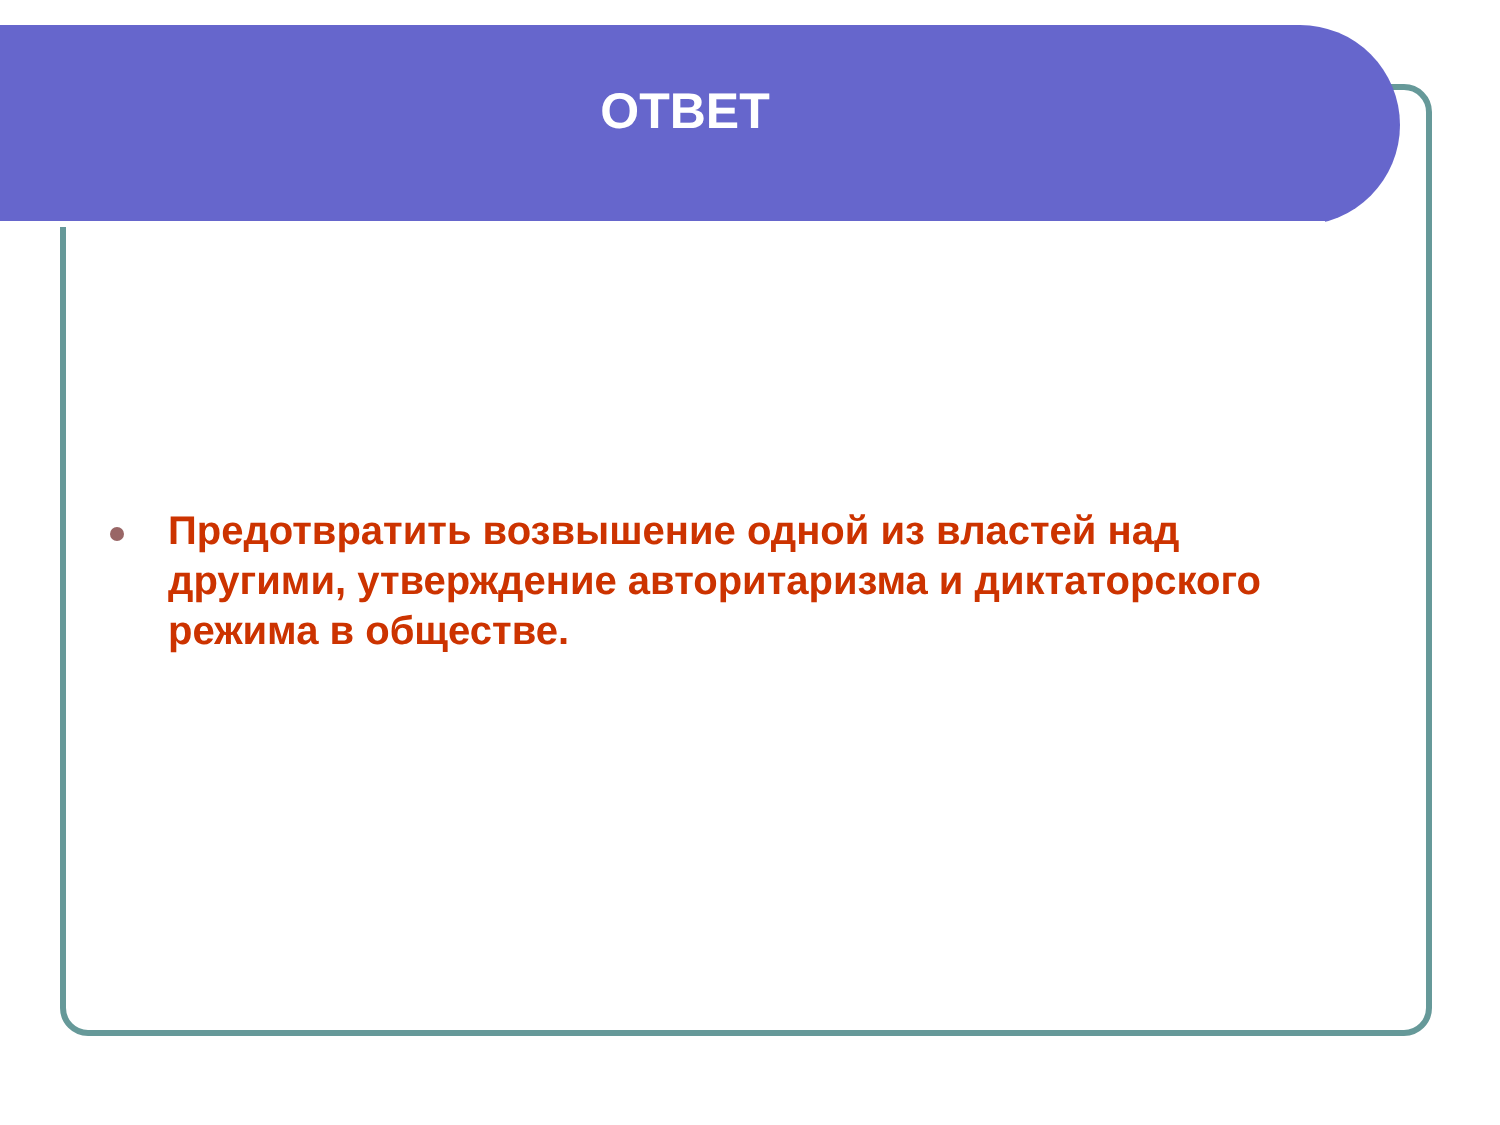ОТВЕТ
Предотвратить возвышение одной из властей над другими, утверждение авторитаризма и диктаторского режима в обществе.